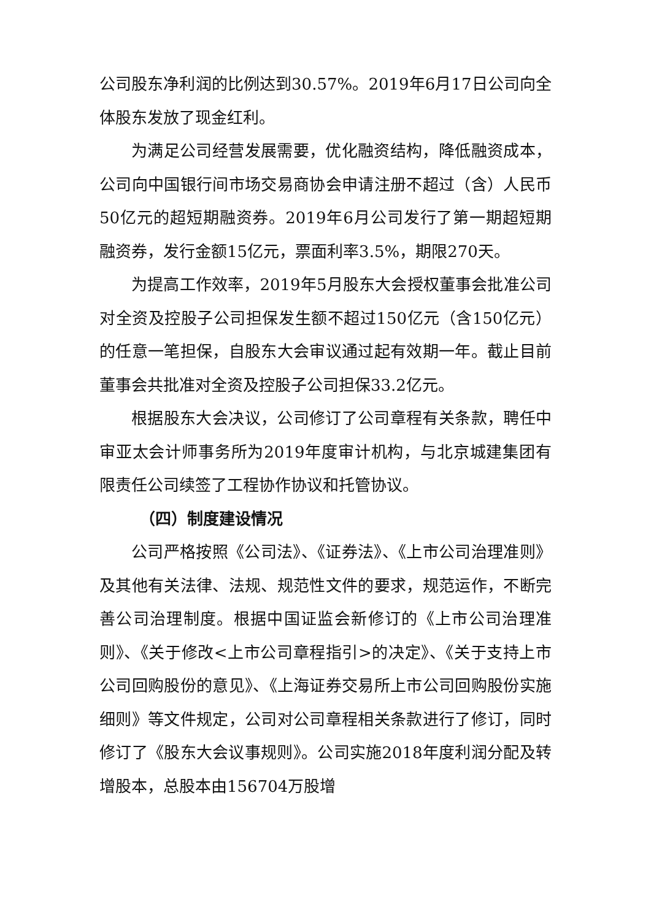公司股东净利润的比例达到30.57%。2019年6月17日公司向全体股东发放了现金红利。
为满足公司经营发展需要，优化融资结构，降低融资成本，公司向中国银行间市场交易商协会申请注册不超过（含）人民币50亿元的超短期融资券。2019年6月公司发行了第一期超短期融资券，发行金额15亿元，票面利率3.5%，期限270天。
为提高工作效率，2019年5月股东大会授权董事会批准公司对全资及控股子公司担保发生额不超过150亿元（含150亿元）的任意一笔担保，自股东大会审议通过起有效期一年。截止目前董事会共批准对全资及控股子公司担保33.2亿元。
根据股东大会决议，公司修订了公司章程有关条款，聘任中审亚太会计师事务所为2019年度审计机构，与北京城建集团有限责任公司续签了工程协作协议和托管协议。
（四）制度建设情况
公司严格按照《公司法》、《证券法》、《上市公司治理准则》及其他有关法律、法规、规范性文件的要求，规范运作，不断完善公司治理制度。根据中国证监会新修订的《上市公司治理准则》、《关于修改<上市公司章程指引>的决定》、《关于支持上市公司回购股份的意见》、《上海证券交易所上市公司回购股份实施细则》等文件规定，公司对公司章程相关条款进行了修订，同时修订了《股东大会议事规则》。公司实施2018年度利润分配及转增股本，总股本由156704万股增